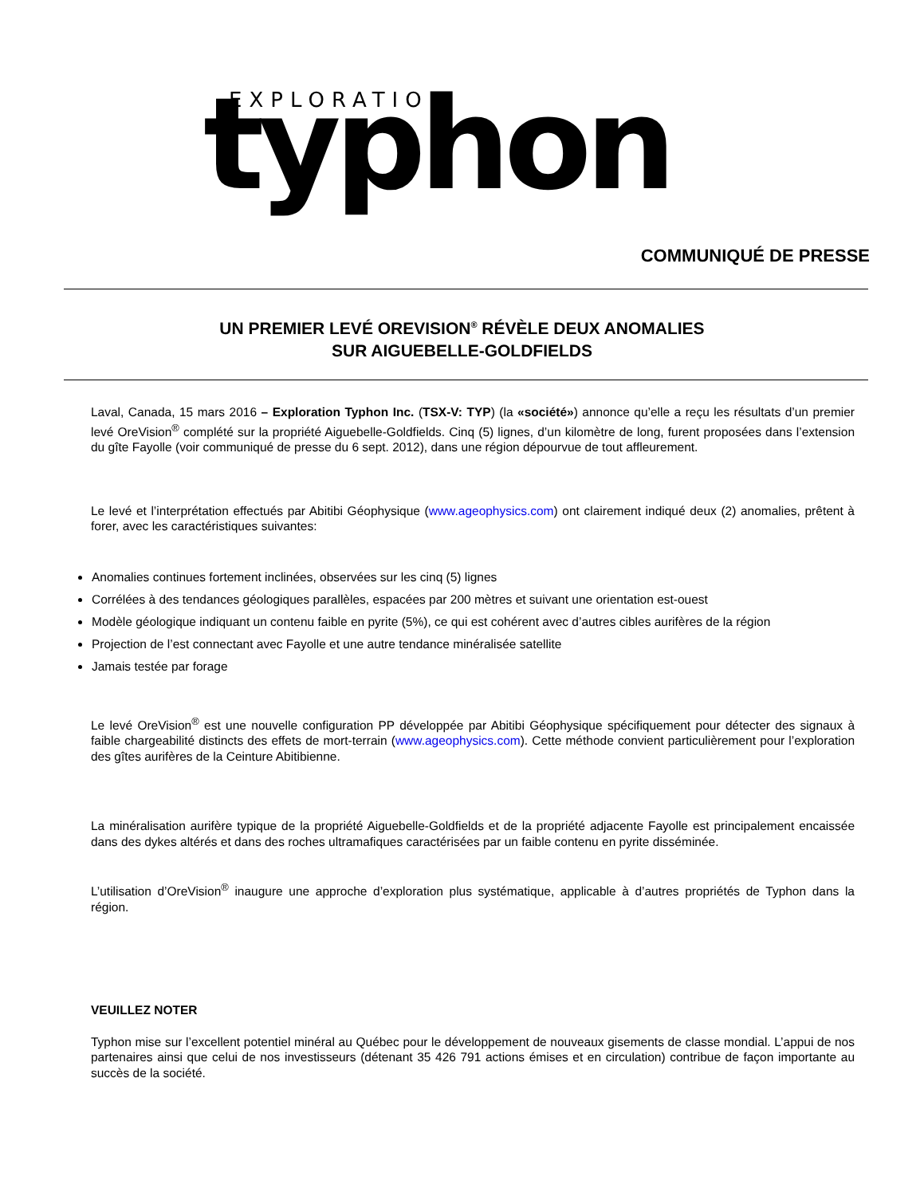EXPLORATION
typhon
COMMUNIQUÉ DE PRESSE
UN PREMIER LEVÉ OREVISION<sup>®</sup> RÉVÈLE DEUX ANOMALIES
SUR AIGUEBELLE-GOLDFIELDS
Laval, Canada, 15 mars 2016 – Exploration Typhon Inc. (TSX-V: TYP) (la «société») annonce qu’elle a reçu les résultats d’un premier levé OreVision<sup>®</sup> complété sur la propriété Aiguebelle-Goldfields. Cinq (5) lignes, d’un kilomètre de long, furent proposées dans l’extension du gîte Fayolle (voir communiqué de presse du 6 sept. 2012), dans une région dépourvue de tout affleurement.
Le levé et l’interprétation effectués par Abitibi Géophysique (www.ageophysics.com) ont clairement indiqué deux (2) anomalies, prêtent à forer, avec les caractéristiques suivantes:
Anomalies continues fortement inclinées, observées sur les cinq (5) lignes
Corrélées à des tendances géologiques parallèles, espacées par 200 mètres et suivant une orientation est-ouest
Modèle géologique indiquant un contenu faible en pyrite (5%), ce qui est cohérent avec d’autres cibles aurifères de la région
Projection de l’est connectant avec Fayolle et une autre tendance minéralisée satellite
Jamais testée par forage
Le levé OreVision<sup>®</sup> est une nouvelle configuration PP développée par Abitibi Géophysique spécifiquement pour détecter des signaux à faible chargeabilité distincts des effets de mort-terrain (www.ageophysics.com). Cette méthode convient particulièrement pour l’exploration des gîtes aurifères de la Ceinture Abitibienne.
La minéralisation aurifère typique de la propriété Aiguebelle-Goldfields et de la propriété adjacente Fayolle est principalement encaissée dans des dykes altérés et dans des roches ultramafiques caractérisées par un faible contenu en pyrite disséminée.
L’utilisation d’OreVision<sup>®</sup> inaugure une approche d’exploration plus systématique, applicable à d’autres propriétés de Typhon dans la région.
VEUILLEZ NOTER
Typhon mise sur l’excellent potentiel minéral au Québec pour le développement de nouveaux gisements de classe mondial. L’appui de nos partenaires ainsi que celui de nos investisseurs (détenant 35 426 791 actions émises et en circulation) contribue de façon importante au succès de la société.